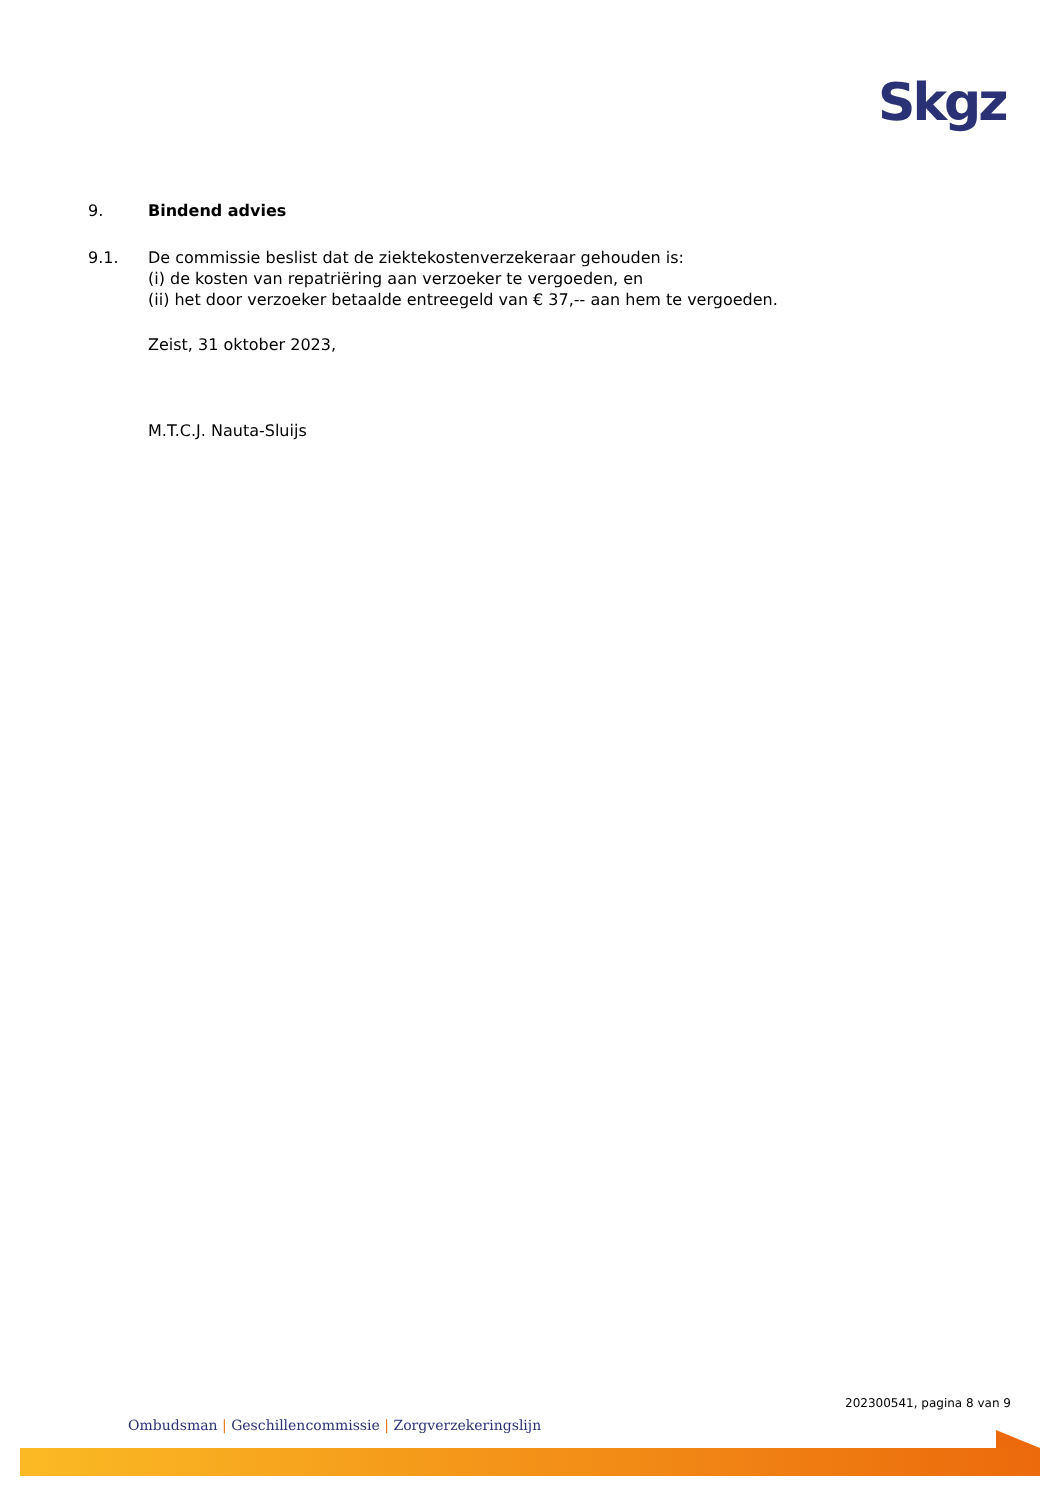Skgz
9. Bindend advies
9.1. De commissie beslist dat de ziektekostenverzekeraar gehouden is:
(i) de kosten van repatriëring aan verzoeker te vergoeden, en
(ii) het door verzoeker betaalde entreegeld van € 37,-- aan hem te vergoeden.
Zeist, 31 oktober 2023,
M.T.C.J. Nauta-Sluijs
202300541, pagina 8 van 9
Ombudsman | Geschillencommissie | Zorgverzekeringslijn